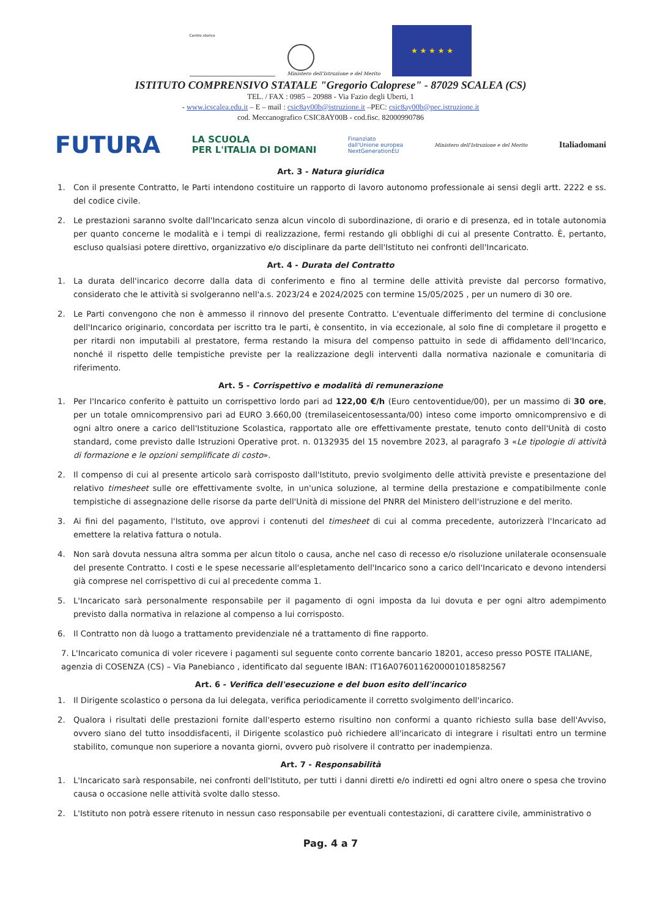Centro storico
Ministero dell'Istruzione e del Merito
★ ★ ★ ★ ★
ISTITUTO COMPRENSIVO STATALE "Gregorio Caloprese" - 87029 SCALEA (CS)
TEL. / FAX : 0985 – 20988 - Via Fazio degli Uberti, 1
- www.icscalea.edu.it – E – mail : csic8ay00b@istruzione.it –PEC: csic8ay00b@pec.istruzione.it
cod. Meccanografico CSIC8AY00B - cod.fisc. 82000990786
FUTURA LA SCUOLA
PER L'ITALIA DI DOMANI Finanziato
dall'Unione europea
NextGenerationEU Ministero dell'Istruzione e del Merito Italiadomani
Art. 3 - Natura giuridica
1. Con il presente Contratto, le Parti intendono costituire un rapporto di lavoro autonomo professionale ai sensi degli artt. 2222 e ss. del codice civile.
2. Le prestazioni saranno svolte dall'Incaricato senza alcun vincolo di subordinazione, di orario e di presenza, ed in totale autonomia per quanto concerne le modalità e i tempi di realizzazione, fermi restando gli obblighi di cui al presente Contratto. È, pertanto, escluso qualsiasi potere direttivo, organizzativo e/o disciplinare da parte dell'Istituto nei confronti dell'Incaricato.
Art. 4 - Durata del Contratto
1. La durata dell'incarico decorre dalla data di conferimento e fino al termine delle attività previste dal percorso formativo, considerato che le attività si svolgeranno nell'a.s. 2023/24 e 2024/2025 con termine 15/05/2025 , per un numero di 30 ore.
2. Le Parti convengono che non è ammesso il rinnovo del presente Contratto. L'eventuale differimento del termine di conclusione dell'Incarico originario, concordata per iscritto tra le parti, è consentito, in via eccezionale, al solo fine di completare il progetto e per ritardi non imputabili al prestatore, ferma restando la misura del compenso pattuito in sede di affidamento dell'Incarico, nonché il rispetto delle tempistiche previste per la realizzazione degli interventi dalla normativa nazionale e comunitaria di riferimento.
Art. 5 - Corrispettivo e modalità di remunerazione
1. Per l'Incarico conferito è pattuito un corrispettivo lordo pari ad 122,00 €/h (Euro centoventidue/00), per un massimo di 30 ore, per un totale omnicomprensivo pari ad EURO 3.660,00 (tremilaseicentosessanta/00) inteso come importo omnicomprensivo e di ogni altro onere a carico dell'Istituzione Scolastica, rapportato alle ore effettivamente prestate, tenuto conto dell'Unità di costo standard, come previsto dalle Istruzioni Operative prot. n. 0132935 del 15 novembre 2023, al paragrafo 3 «Le tipologie di attività di formazione e le opzioni semplificate di costo».
2. Il compenso di cui al presente articolo sarà corrisposto dall'Istituto, previo svolgimento delle attività previste e presentazione del relativo timesheet sulle ore effettivamente svolte, in un'unica soluzione, al termine della prestazione e compatibilmente conle tempistiche di assegnazione delle risorse da parte dell'Unità di missione del PNRR del Ministero dell'istruzione e del merito.
3. Ai fini del pagamento, l'Istituto, ove approvi i contenuti del timesheet di cui al comma precedente, autorizzerà l'Incaricato ad emettere la relativa fattura o notula.
4. Non sarà dovuta nessuna altra somma per alcun titolo o causa, anche nel caso di recesso e/o risoluzione unilaterale oconsensuale del presente Contratto. I costi e le spese necessarie all'espletamento dell'Incarico sono a carico dell'Incaricato e devono intendersi già comprese nel corrispettivo di cui al precedente comma 1.
5. L'Incaricato sarà personalmente responsabile per il pagamento di ogni imposta da lui dovuta e per ogni altro adempimento previsto dalla normativa in relazione al compenso a lui corrisposto.
6. Il Contratto non dà luogo a trattamento previdenziale né a trattamento di fine rapporto.
7. L'Incaricato comunica di voler ricevere i pagamenti sul seguente conto corrente bancario 18201, acceso presso POSTE ITALIANE, agenzia di COSENZA (CS) – Via Panebianco , identificato dal seguente IBAN: IT16A0760116200001018582567
Art. 6 - Verifica dell'esecuzione e del buon esito dell'incarico
1. Il Dirigente scolastico o persona da lui delegata, verifica periodicamente il corretto svolgimento dell'incarico.
2. Qualora i risultati delle prestazioni fornite dall'esperto esterno risultino non conformi a quanto richiesto sulla base dell'Avviso, ovvero siano del tutto insoddisfacenti, il Dirigente scolastico può richiedere all'incaricato di integrare i risultati entro un termine stabilito, comunque non superiore a novanta giorni, ovvero può risolvere il contratto per inadempienza.
Art. 7 - Responsabilità
1. L'Incaricato sarà responsabile, nei confronti dell'Istituto, per tutti i danni diretti e/o indiretti ed ogni altro onere o spesa che trovino causa o occasione nelle attività svolte dallo stesso.
2. L'Istituto non potrà essere ritenuto in nessun caso responsabile per eventuali contestazioni, di carattere civile, amministrativo o
Pag. 4 a 7